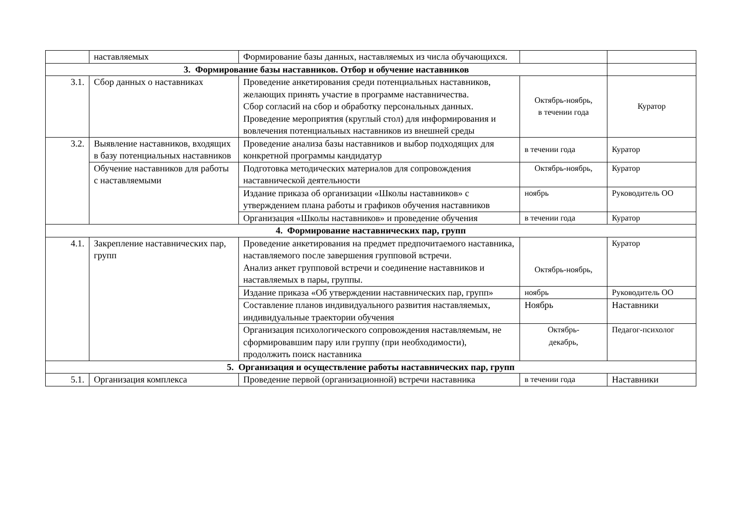| | наставляемых | Формирование базы данных, наставляемых из числа обучающихся. | | |
| 3. Формирование базы наставников. Отбор и обучение наставников | | | | |
| 3.1. | Сбор данных о наставниках | Проведение анкетирования среди потенциальных наставников, желающих принять участие в программе наставничества. Сбор согласий на сбор и обработку персональных данных. Проведение мероприятия (круглый стол) для информирования и вовлечения потенциальных наставников из внешней среды | Октябрь-ноябрь, в течении года | Куратор |
| 3.2. | Выявление наставников, входящих в базу потенциальных наставников | Проведение анализа базы наставников и выбор подходящих для конкретной программы кандидатур | в течении года | Куратор |
| | Обучение наставников для работы с наставляемыми | Подготовка методических материалов для сопровождения наставнической деятельности | Октябрь-ноябрь, | Куратор |
| | | Издание приказа об организации «Школы наставников» с утверждением плана работы и графиков обучения наставников | ноябрь | Руководитель ОО |
| | | Организация «Школы наставников» и проведение обучения | в течении года | Куратор |
| 4. Формирование наставнических пар, групп | | | | |
| 4.1. | Закрепление наставнических пар, групп | Проведение анкетирования на предмет предпочитаемого наставника, наставляемого после завершения групповой встречи. Анализ анкет групповой встречи и соединение наставников и наставляемых в пары, группы. | Октябрь-ноябрь, | Куратор |
| | | Издание приказа «Об утверждении наставнических пар, групп» | ноябрь | Руководитель ОО |
| | | Составление планов индивидуального развития наставляемых, индивидуальные траектории обучения | Ноябрь | Наставники |
| | | Организация психологического сопровождения наставляемым, не сформировавшим пару или группу (при необходимости), продолжить поиск наставника | Октябрь- декабрь, | Педагог-психолог |
| 5. Организация и осуществление работы наставнических пар, групп | | | | |
| 5.1. | Организация комплекса | Проведение первой (организационной) встречи наставника | в течении года | Наставники |